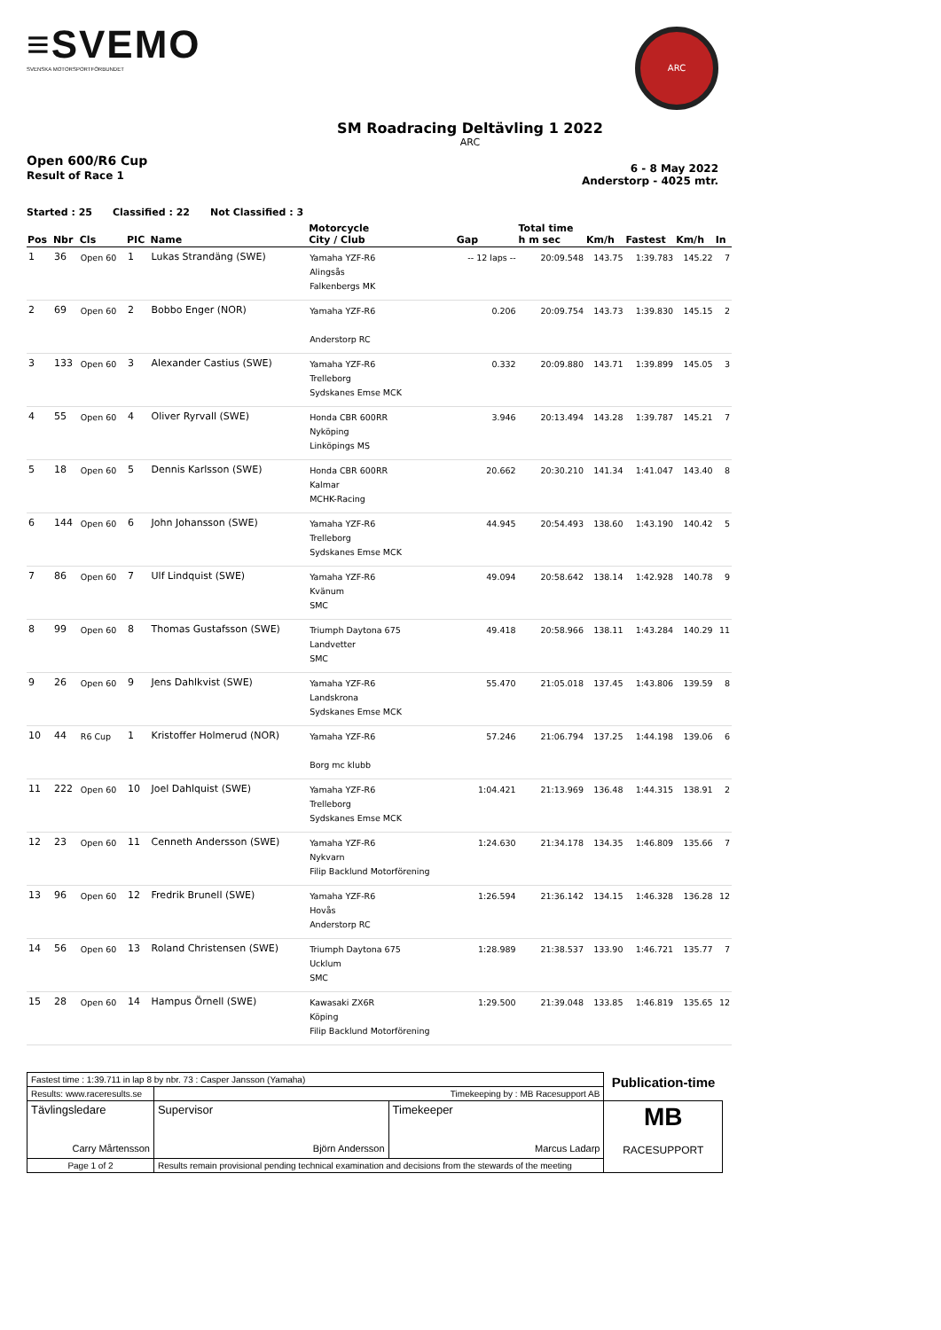≡SVEMO
SVENSKA MOTORSPORTFÖRBUNDET
ARC
SM Roadracing Deltävling 1 2022
ARC
Open 600/R6 Cup
Result of Race 1
6 - 8 May 2022
Anderstorp - 4025 mtr.
Started : 25 Classified : 22 Not Classified : 3
| Pos | Nbr | Cls | PIC | Name | Motorcycle City / Club | Gap | Total time h m sec | Km/h | Fastest | Km/h | In |
| --- | --- | --- | --- | --- | --- | --- | --- | --- | --- | --- | --- |
| 1 | 36 | Open 60 | 1 | Lukas Strandäng (SWE) | Yamaha YZF-R6 Alingsås Falkenbergs MK | -- 12 laps -- | 20:09.548 | 143.75 | 1:39.783 | 145.22 | 7 |
| 2 | 69 | Open 60 | 2 | Bobbo Enger (NOR) | Yamaha YZF-R6 Anderstorp RC | 0.206 | 20:09.754 | 143.73 | 1:39.830 | 145.15 | 2 |
| 3 | 133 | Open 60 | 3 | Alexander Castius (SWE) | Yamaha YZF-R6 Trelleborg Sydskanes Emse MCK | 0.332 | 20:09.880 | 143.71 | 1:39.899 | 145.05 | 3 |
| 4 | 55 | Open 60 | 4 | Oliver Ryrvall (SWE) | Honda CBR 600RR Nyköping Linköpings MS | 3.946 | 20:13.494 | 143.28 | 1:39.787 | 145.21 | 7 |
| 5 | 18 | Open 60 | 5 | Dennis Karlsson (SWE) | Honda CBR 600RR Kalmar MCHK-Racing | 20.662 | 20:30.210 | 141.34 | 1:41.047 | 143.40 | 8 |
| 6 | 144 | Open 60 | 6 | John Johansson (SWE) | Yamaha YZF-R6 Trelleborg Sydskanes Emse MCK | 44.945 | 20:54.493 | 138.60 | 1:43.190 | 140.42 | 5 |
| 7 | 86 | Open 60 | 7 | Ulf Lindquist (SWE) | Yamaha YZF-R6 Kvänum SMC | 49.094 | 20:58.642 | 138.14 | 1:42.928 | 140.78 | 9 |
| 8 | 99 | Open 60 | 8 | Thomas Gustafsson (SWE) | Triumph Daytona 675 Landvetter SMC | 49.418 | 20:58.966 | 138.11 | 1:43.284 | 140.29 | 11 |
| 9 | 26 | Open 60 | 9 | Jens Dahlkvist (SWE) | Yamaha YZF-R6 Landskrona Sydskanes Emse MCK | 55.470 | 21:05.018 | 137.45 | 1:43.806 | 139.59 | 8 |
| 10 | 44 | R6 Cup | 1 | Kristoffer Holmerud (NOR) | Yamaha YZF-R6 Borg mc klubb | 57.246 | 21:06.794 | 137.25 | 1:44.198 | 139.06 | 6 |
| 11 | 222 | Open 60 | 10 | Joel Dahlquist (SWE) | Yamaha YZF-R6 Trelleborg Sydskanes Emse MCK | 1:04.421 | 21:13.969 | 136.48 | 1:44.315 | 138.91 | 2 |
| 12 | 23 | Open 60 | 11 | Cenneth Andersson (SWE) | Yamaha YZF-R6 Nykvarn Filip Backlund Motorförening | 1:24.630 | 21:34.178 | 134.35 | 1:46.809 | 135.66 | 7 |
| 13 | 96 | Open 60 | 12 | Fredrik Brunell (SWE) | Yamaha YZF-R6 Hovås Anderstorp RC | 1:26.594 | 21:36.142 | 134.15 | 1:46.328 | 136.28 | 12 |
| 14 | 56 | Open 60 | 13 | Roland Christensen (SWE) | Triumph Daytona 675 Ucklum SMC | 1:28.989 | 21:38.537 | 133.90 | 1:46.721 | 135.77 | 7 |
| 15 | 28 | Open 60 | 14 | Hampus Örnell (SWE) | Kawasaki ZX6R Köping Filip Backlund Motorförening | 1:29.500 | 21:39.048 | 133.85 | 1:46.819 | 135.65 | 12 |
| Fastest time : 1:39.711 in lap 8 by nbr. 73 : Casper Jansson (Yamaha) | | | | Publication-time |
| Results: www.raceresults.se | | Timekeeping by : MB Racesupport AB | | |
| Tävlingsledare Carry Mårtensson | | Supervisor Björn Andersson | Timekeeper Marcus Ladarp | MB RACESUPPORT |
| Page 1 of 2 | Results remain provisional pending technical examination and decisions from the stewards of the meeting | | | |